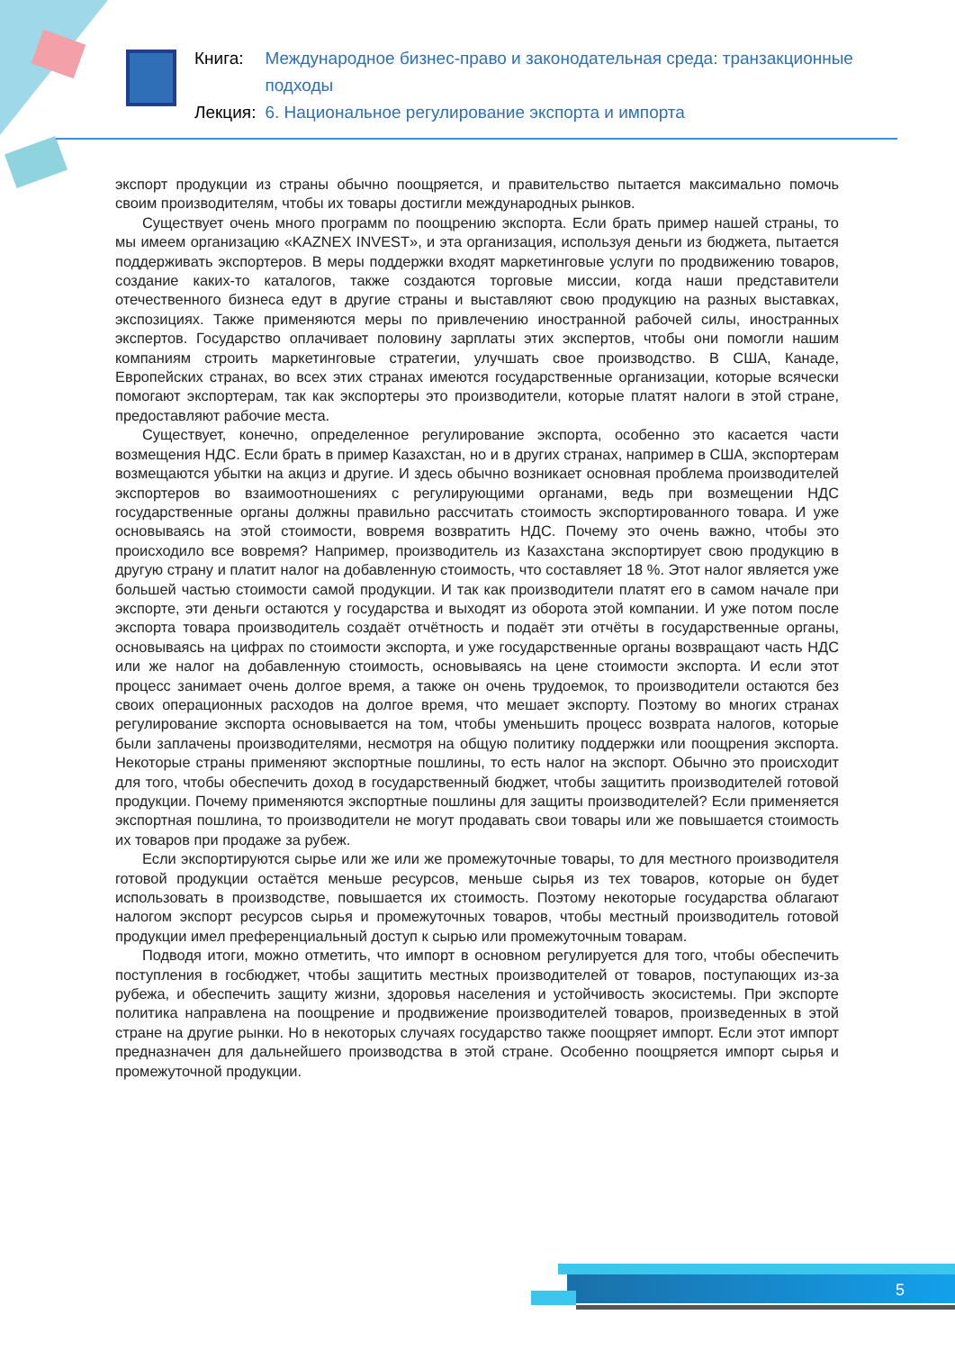| Книга: | Международное бизнес-право и законодательная среда: транзакционные подходы |
| Лекция: | 6. Национальное регулирование экспорта и импорта |
экспорт продукции из страны обычно поощряется, и правительство пытается максимально помочь своим производителям, чтобы их товары достигли международных рынков.
Существует очень много программ по поощрению экспорта. Если брать пример нашей страны, то мы имеем организацию «KAZNEX INVEST», и эта организация, используя деньги из бюджета, пытается поддерживать экспортеров. В меры поддержки входят маркетинговые услуги по продвижению товаров, создание каких-то каталогов, также создаются торговые миссии, когда наши представители отечественного бизнеса едут в другие страны и выставляют свою продукцию на разных выставках, экспозициях. Также применяются меры по привлечению иностранной рабочей силы, иностранных экспертов. Государство оплачивает половину зарплаты этих экспертов, чтобы они помогли нашим компаниям строить маркетинговые стратегии, улучшать свое производство. В США, Канаде, Европейских странах, во всех этих странах имеются государственные организации, которые всячески помогают экспортерам, так как экспортеры это производители, которые платят налоги в этой стране, предоставляют рабочие места.
Существует, конечно, определенное регулирование экспорта, особенно это касается части возмещения НДС. Если брать в пример Казахстан, но и в других странах, например в США, экспортерам возмещаются убытки на акциз и другие. И здесь обычно возникает основная проблема производителей экспортеров во взаимоотношениях с регулирующими органами, ведь при возмещении НДС государственные органы должны правильно рассчитать стоимость экспортированного товара. И уже основываясь на этой стоимости, вовремя возвратить НДС. Почему это очень важно, чтобы это происходило все вовремя? Например, производитель из Казахстана экспортирует свою продукцию в другую страну и платит налог на добавленную стоимость, что составляет 18 %. Этот налог является уже большей частью стоимости самой продукции. И так как производители платят его в самом начале при экспорте, эти деньги остаются у государства и выходят из оборота этой компании. И уже потом после экспорта товара производитель создаёт отчётность и подаёт эти отчёты в государственные органы, основываясь на цифрах по стоимости экспорта, и уже государственные органы возвращают часть НДС или же налог на добавленную стоимость, основываясь на цене стоимости экспорта. И если этот процесс занимает очень долгое время, а также он очень трудоемок, то производители остаются без своих операционных расходов на долгое время, что мешает экспорту. Поэтому во многих странах регулирование экспорта основывается на том, чтобы уменьшить процесс возврата налогов, которые были заплачены производителями, несмотря на общую политику поддержки или поощрения экспорта. Некоторые страны применяют экспортные пошлины, то есть налог на экспорт. Обычно это происходит для того, чтобы обеспечить доход в государственный бюджет, чтобы защитить производителей готовой продукции. Почему применяются экспортные пошлины для защиты производителей? Если применяется экспортная пошлина, то производители не могут продавать свои товары или же повышается стоимость их товаров при продаже за рубеж.
Если экспортируются сырье или же или же промежуточные товары, то для местного производителя готовой продукции остаётся меньше ресурсов, меньше сырья из тех товаров, которые он будет использовать в производстве, повышается их стоимость. Поэтому некоторые государства облагают налогом экспорт ресурсов сырья и промежуточных товаров, чтобы местный производитель готовой продукции имел преференциальный доступ к сырью или промежуточным товарам.
Подводя итоги, можно отметить, что импорт в основном регулируется для того, чтобы обеспечить поступления в госбюджет, чтобы защитить местных производителей от товаров, поступающих из-за рубежа, и обеспечить защиту жизни, здоровья населения и устойчивость экосистемы. При экспорте политика направлена на поощрение и продвижение производителей товаров, произведенных в этой стране на другие рынки. Но в некоторых случаях государство также поощряет импорт. Если этот импорт предназначен для дальнейшего производства в этой стране. Особенно поощряется импорт сырья и промежуточной продукции.
5